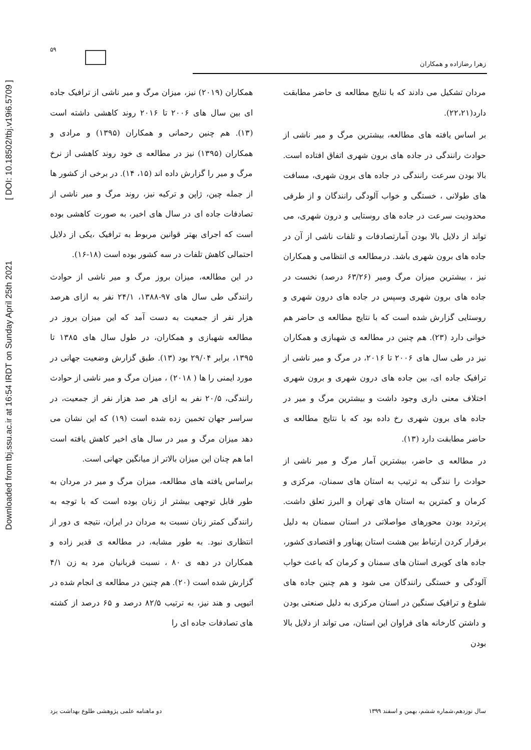Downloaded from tbj.ssu.ac.ir at 16:54 IRDT on Sunday April 25th 2021 [ DOI: 10.18502/tbj.v19i6.5709 ]
۵۹
زهرا رضازاده و همکاران
همکاران (۲۰۱۹) نیز، میزان مرگ و میر ناشی از ترافیک جاده ای بین سال های ۲۰۰۶ تا ۲۰۱۶ روند کاهشی داشته است (۱۳). هم چنین رحمانی و همکاران (۱۳۹۵) و مرادی و همکاران (۱۳۹۵) نیز در مطالعه ی خود روند کاهشی از نرخ مرگ و میر را گزارش داده اند (۱۵، ۱۴). در برخی از کشور ها از جمله چین، ژاپن و ترکیه نیز، روند مرگ و میر ناشی از تصادفات جاده ای در سال های اخیر، به صورت کاهشی بوده است که اجرای بهتر قوانین مربوط به ترافیک ،یکی از دلایل احتمالی کاهش تلفات در سه کشور بوده است (۱۸-۱۶).
در این مطالعه، میزان بروز مرگ و میر ناشی از حوادث رانندگی طی سال های ۹۷-۱۳۸۸، ۲۴/۱ نفر به ازای هرصد هزار نفر از جمعیت به دست آمد که این میزان بروز در مطالعه شهبازی و همکاران، در طول سال های ۱۳۸۵ تا ۱۳۹۵، برابر ۲۹/۰۴ بود (۱۳). طبق گزارش وضعیت جهانی در مورد ایمنی را ها ( ۲۰۱۸) ، میزان مرگ و میر ناشی از حوادث رانندگی، ۲۰/۵ نفر به ازای هر صد هزار نفر از جمعیت، در سراسر جهان تخمین زده شده است (۱۹) که این نشان می دهد میزان مرگ و میر در سال های اخیر کاهش یافته است اما هم چنان این میزان بالاتر از میانگین جهانی است.
براساس یافته های مطالعه، میزان مرگ و میر در مردان به طور قابل توجهی بیشتر از زنان بوده است که با توجه به رانندگی کمتر زنان نسبت به مردان در ایران، نتیجه ی دور از انتظاری نبود. به طور مشابه، در مطالعه ی قدیر زاده و همکاران در دهه ی ۸۰ ، نسبت قربانیان مرد به زن ۴/۱ گزارش شده است (۲۰). هم چنین در مطالعه ی انجام شده در اتیوپی و هند نیز، به ترتیب ۸۲/۵ درصد و ۶۵ درصد از کشته های تصادفات جاده ای را
مردان تشکیل می دادند که با نتایج مطالعه ی حاضر مطابقت دارد(۲۲،۲۱).
بر اساس یافته های مطالعه، بیشترین مرگ و میر ناشی از حوادث رانندگی در جاده های برون شهری اتفاق افتاده است. بالا بودن سرعت رانندگی در جاده های برون شهری، مسافت های طولانی ، خستگی و خواب آلودگی رانندگان و از طرفی محدودیت سرعت در جاده های روستایی و درون شهری، می تواند از دلایل بالا بودن آمارتصادفات و تلفات ناشی از آن در جاده های برون شهری باشد. درمطالعه ی انتظامی و همکاران نیز ، بیشترین میزان مرگ ومیر (۶۳/۲۶ درصد) نخست در جاده های برون شهری وسپس در جاده های درون شهری و روستایی گزارش شده است که با نتایج مطالعه ی حاضر هم خوانی دارد (۲۳). هم چنین در مطالعه ی شهبازی و همکاران نیز در طی سال های ۲۰۰۶ تا ۲۰۱۶، در مرگ و میر ناشی از ترافیک جاده ای، بین جاده های درون شهری و برون شهری اختلاف معنی داری وجود داشت و بیشترین مرگ و میر در جاده های برون شهری رخ داده بود که با نتایج مطالعه ی حاضر مطابقت دارد (۱۳).
در مطالعه ی حاضر، بیشترین آمار مرگ و میر ناشی از حوادث را نندگی به ترتیب به استان های سمنان، مرکزی و کرمان و کمترین به استان های تهران و البرز تعلق داشت. پرتردد بودن محورهای مواصلاتی در استان سمنان به دلیل برقرار کردن ارتباط بین هشت استان پهناور و اقتصادی کشور، جاده های کویری استان های سمنان و کرمان که باعث خواب آلودگی و خستگی رانندگان می شود و هم چنین جاده های شلوغ و ترافیک سنگین در استان مرکزی به دلیل صنعتی بودن و داشتن کارخانه های فراوان این استان، می تواند از دلایل بالا بودن
دو ماهنامه علمی پژوهشی طلوع بهداشت یزد سال نوزدهم،شماره ششم، بهمن و اسفند ۱۳۹۹